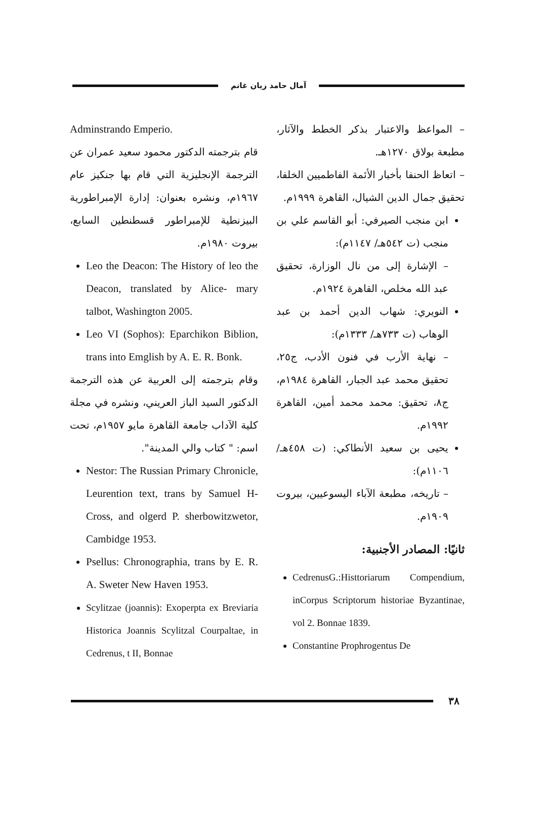آمال حامد زيان غانم
– المواعظ والاعتبار بذكر الخطط والآثار، مطبعة بولاق ١٢٧٠هـ.
– اتعاظ الحنفا بأخبار الأئمة الفاطميين الخلفا، تحقيق جمال الدين الشيال، القاهرة ١٩٩٩م.
ابن منجب الصيرفي: أبو القاسم علي بن منجب (ت ٥٤٢هـ/ ١١٤٧م):
– الإشارة إلى من نال الوزارة، تحقيق عبد الله مخلص، القاهرة ١٩٢٤م.
النويري: شهاب الدين أحمد بن عبد الوهاب (ت ٧٣٣هـ/ ١٣٣٣م):
– نهاية الأرب في فنون الأدب، ج٢٥، تحقيق محمد عبد الجبار، القاهرة ١٩٨٤م، ج٨، تحقيق: محمد محمد أمين، القاهرة ١٩٩٢م.
يحيى بن سعيد الأنطاكي: (ت ٤٥٨هـ/ ١١٠٦م):
– تاريخه، مطبعة الآباء اليسوعيين، بيروت ١٩٠٩م.
ثانيًا: المصادر الأجنبية:
CedrenusG.:Histtoriarum Compendium, inCorpus Scriptorum historiae Byzantinae, vol 2. Bonnae 1839.
Constantine Prophrogentus De
Adminstrando Emperio.
قام بترجمته الدكتور محمود سعيد عمران عن الترجمة الإنجليزية التي قام بها جنكيز عام ١٩٦٧م، ونشره بعنوان: إدارة الإمبراطورية البيزنطية للإمبراطور قسطنطين السابع، بيروت ١٩٨٠م.
Leo the Deacon: The History of leo the Deacon, translated by Alice- mary talbot, Washington 2005.
Leo VI (Sophos): Eparchikon Biblion, trans into Emglish by A. E. R. Bonk.
وقام بترجمته إلى العربية عن هذه الترجمة الدكتور السيد الباز العريني، ونشره في مجلة كلية الآداب جامعة القاهرة مايو ١٩٥٧م، تحت اسم: " كتاب والي المدينة".
Nestor: The Russian Primary Chronicle, Leurention text, trans by Samuel H-Cross, and olgerd P. sherbowitzwetor, Cambidge 1953.
Psellus: Chronographia, trans by E. R. A. Sweter New Haven 1953.
Scylitzae (joannis): Exoperpta ex Breviaria Historica Joannis Scylitzal Courpaltae, in Cedrenus, t II, Bonnae
٣٨